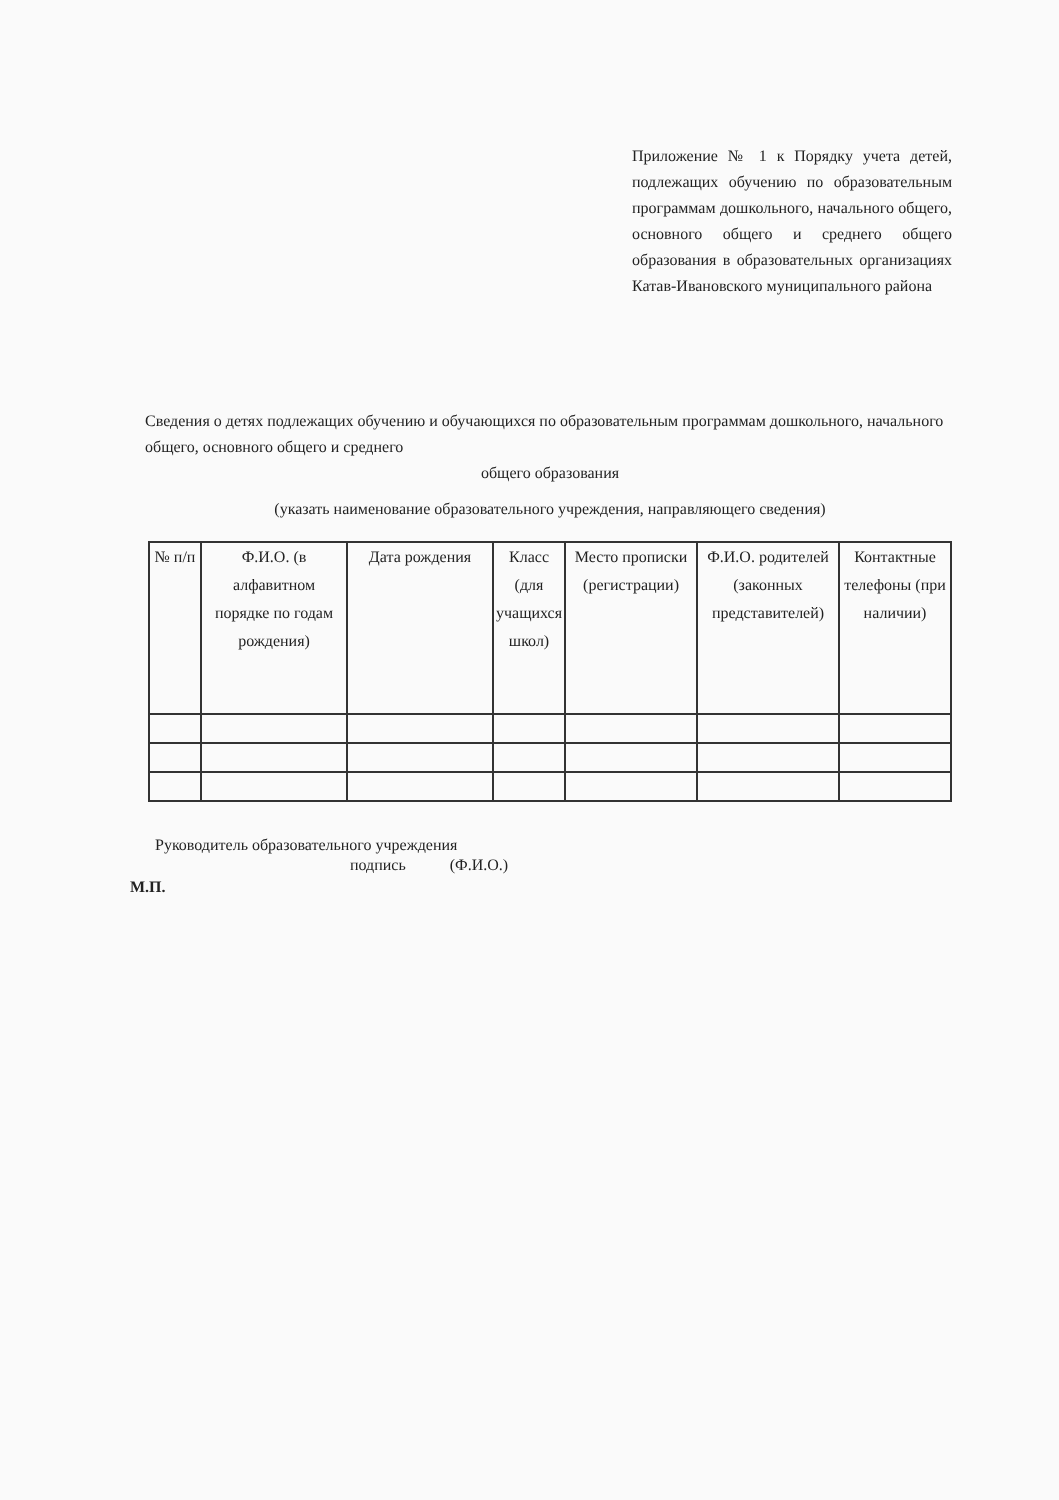Приложение № 1 к Порядку учета детей, подлежащих обучению по образовательным программам дошкольного, начального общего, основного общего и среднего общего образования в образовательных организациях Катав-Ивановского муниципального района
Сведения о детях подлежащих обучению и обучающихся по образовательным программам дошкольного, начального общего, основного общего и среднего
общего образования
(указать наименование образовательного учреждения, направляющего сведения)
| № п/п | Ф.И.О. (в алфавитном порядке по годам рождения) | Дата рождения | Класс (для учащихся школ) | Место прописки (регистрации) | Ф.И.О. родителей (законных представителей) | Контактные телефоны (при наличии) |
| --- | --- | --- | --- | --- | --- | --- |
Руководитель образовательного учреждения
подпись (Ф.И.О.)
М.П.